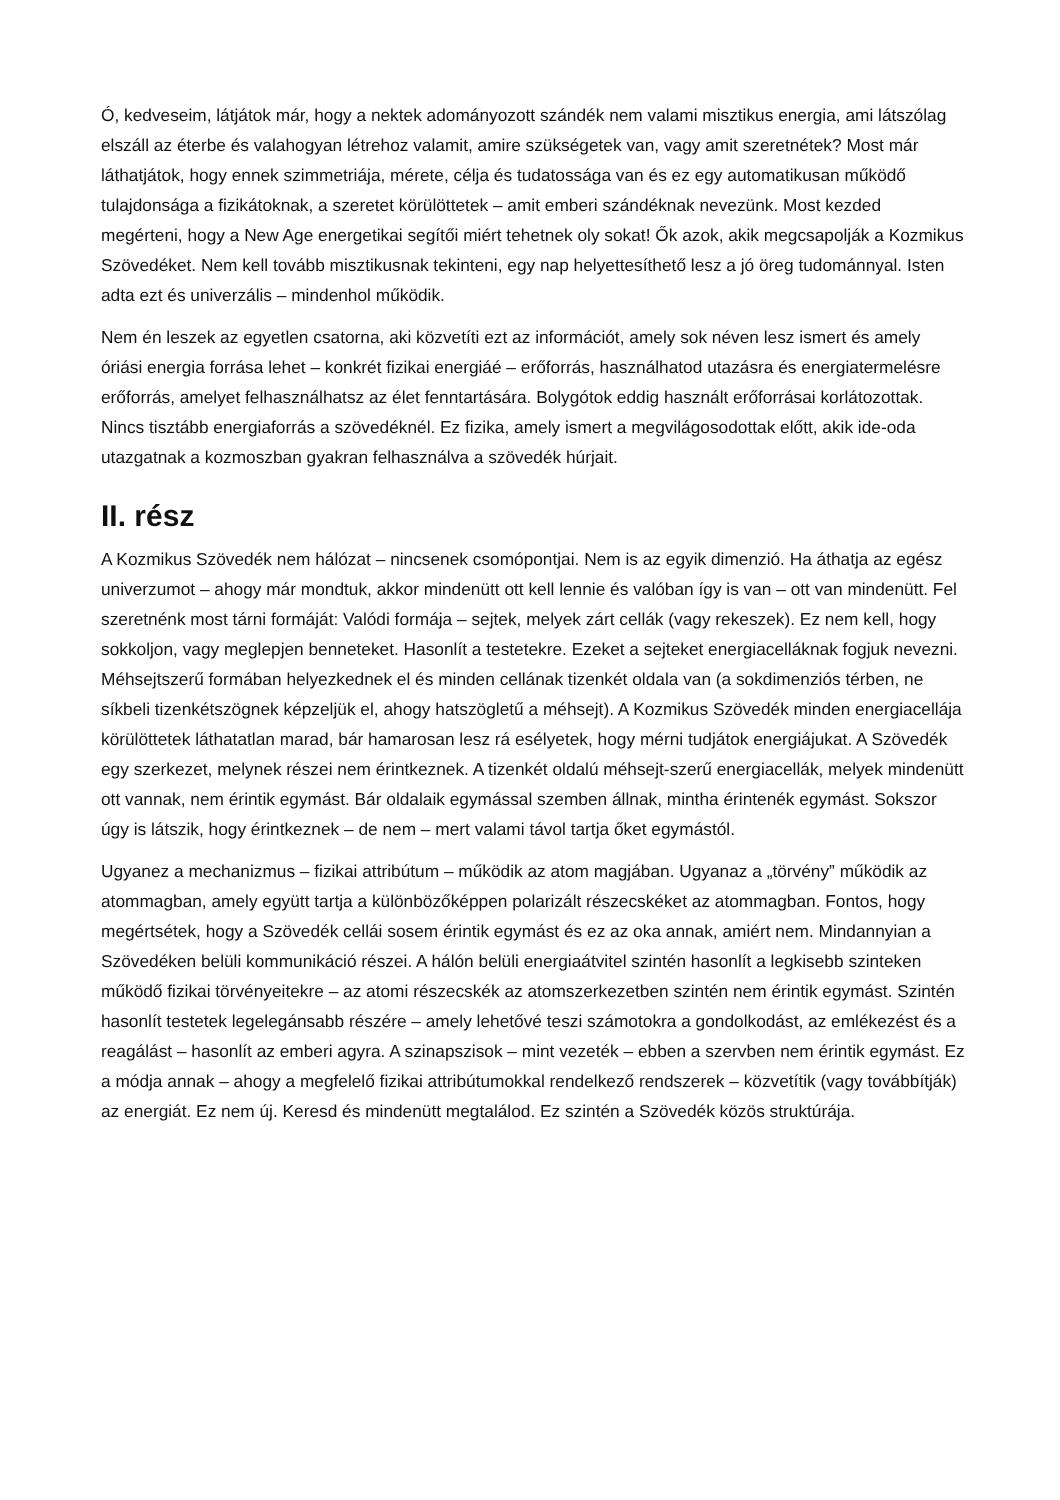Ó, kedveseim, látjátok már, hogy a nektek adományozott szándék nem valami misztikus energia, ami látszólag elszáll az éterbe és valahogyan létrehoz valamit, amire szükségetek van, vagy amit szeretnétek? Most már láthatjátok, hogy ennek szimmetriája, mérete, célja és tudatossága van és ez egy automatikusan működő tulajdonsága a fizikátoknak, a szeretet körülöttetek – amit emberi szándéknak nevezünk. Most kezded megérteni, hogy a New Age energetikai segítői miért tehetnek oly sokat! Ők azok, akik megcsapolják a Kozmikus Szövedéket. Nem kell tovább misztikusnak tekinteni, egy nap helyettesíthető lesz a jó öreg tudománnyal. Isten adta ezt és univerzális – mindenhol működik.
Nem én leszek az egyetlen csatorna, aki közvetíti ezt az információt, amely sok néven lesz ismert és amely óriási energia forrása lehet – konkrét fizikai energiáé – erőforrás, használhatod utazásra és energiatermelésre erőforrás, amelyet felhasználhatsz az élet fenntartására. Bolygótok eddig használt erőforrásai korlátozottak. Nincs tisztább energiaforrás a szövedéknél. Ez fizika, amely ismert a megvilágosodottak előtt, akik ide-oda utazgatnak a kozmoszban gyakran felhasználva a szövedék húrjait.
II. rész
A Kozmikus Szövedék nem hálózat – nincsenek csomópontjai. Nem is az egyik dimenzió. Ha áthatja az egész univerzumot – ahogy már mondtuk, akkor mindenütt ott kell lennie és valóban így is van – ott van mindenütt. Fel szeretnénk most tárni formáját: Valódi formája – sejtek, melyek zárt cellák (vagy rekeszek). Ez nem kell, hogy sokkoljon, vagy meglepjen benneteket. Hasonlít a testetekre. Ezeket a sejteket energiacelláknak fogjuk nevezni. Méhsejtszerű formában helyezkednek el és minden cellának tizenkét oldala van (a sokdimenziós térben, ne síkbeli tizenkétszögnek képzeljük el, ahogy hatszögletű a méhsejt). A Kozmikus Szövedék minden energiacellája körülöttetek láthatatlan marad, bár hamarosan lesz rá esélyetek, hogy mérni tudjátok energiájukat. A Szövedék egy szerkezet, melynek részei nem érintkeznek. A tizenkét oldalú méhsejt-szerű energiacellák, melyek mindenütt ott vannak, nem érintik egymást. Bár oldalaik egymással szemben állnak, mintha érintenék egymást. Sokszor úgy is látszik, hogy érintkeznek – de nem – mert valami távol tartja őket egymástól.
Ugyanez a mechanizmus – fizikai attribútum – működik az atom magjában. Ugyanaz a „törvény” működik az atommagban, amely együtt tartja a különbözőképpen polarizált részecskéket az atommagban. Fontos, hogy megértsétek, hogy a Szövedék cellái sosem érintik egymást és ez az oka annak, amiért nem. Mindannyian a Szövedéken belüli kommunikáció részei. A hálón belüli energiaátvitel szintén hasonlít a legkisebb szinteken működő fizikai törvényeitekre – az atomi részecskék az atomszerkezetben szintén nem érintik egymást. Szintén hasonlít testetek legelegánsabb részére – amely lehetővé teszi számotokra a gondolkodást, az emlékezést és a reagálást – hasonlít az emberi agyra. A szinapszisok – mint vezeték – ebben a szervben nem érintik egymást. Ez a módja annak – ahogy a megfelelő fizikai attribútumokkal rendelkező rendszerek – közvetítik (vagy továbbítják) az energiát. Ez nem új. Keresd és mindenütt megtalálod. Ez szintén a Szövedék közös struktúrája.